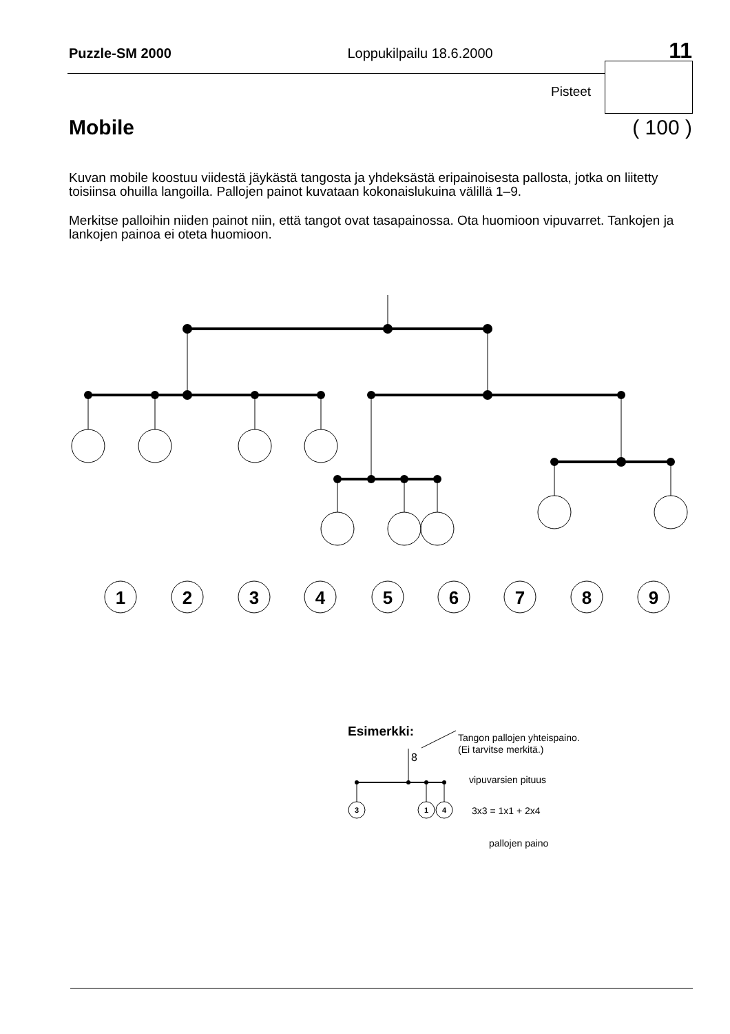Puzzle-SM 2000 Loppukilpailu 18.6.2000 11
Pisteet
Mobile ( 100 )
Kuvan mobile koostuu viidestä jäykästä tangosta ja yhdeksästä eripainoisesta pallosta, jotka on liitetty toisiinsa ohuilla langoilla. Pallojen painot kuvataan kokonaislukuina välillä 1–9.
Merkitse palloihin niiden painot niin, että tangot ovat tasapainossa. Ota huomioon vipuvarret. Tankojen ja lankojen painoa ei oteta huomioon.
1
2
3
4
5
6
7
8
9
Esimerkki:
Tangon pallojen yhteispaino.
(Ei tarvitse merkitä.)
8
3
1
4
vipuvarsien pituus
3x3 = 1x1 + 2x4
pallojen paino